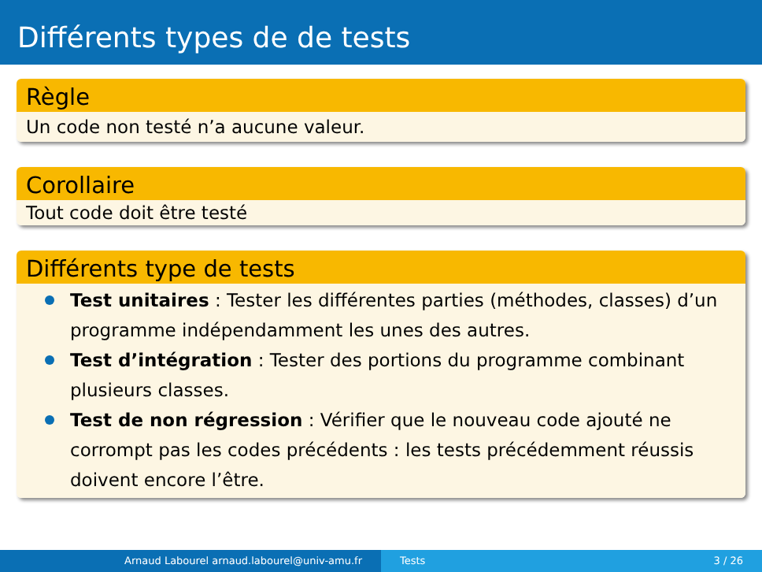Différents types de de tests
Règle
Un code non testé n’a aucune valeur.
Corollaire
Tout code doit être testé
Différents type de tests
Test unitaires : Tester les différentes parties (méthodes, classes) d’un programme indépendamment les unes des autres.
Test d’intégration : Tester des portions du programme combinant plusieurs classes.
Test de non régression : Vérifier que le nouveau code ajouté ne corrompt pas les codes précédents : les tests précédemment réussis doivent encore l’être.
Arnaud Labourel arnaud.labourel@univ-amu.fr Tests 3 / 26